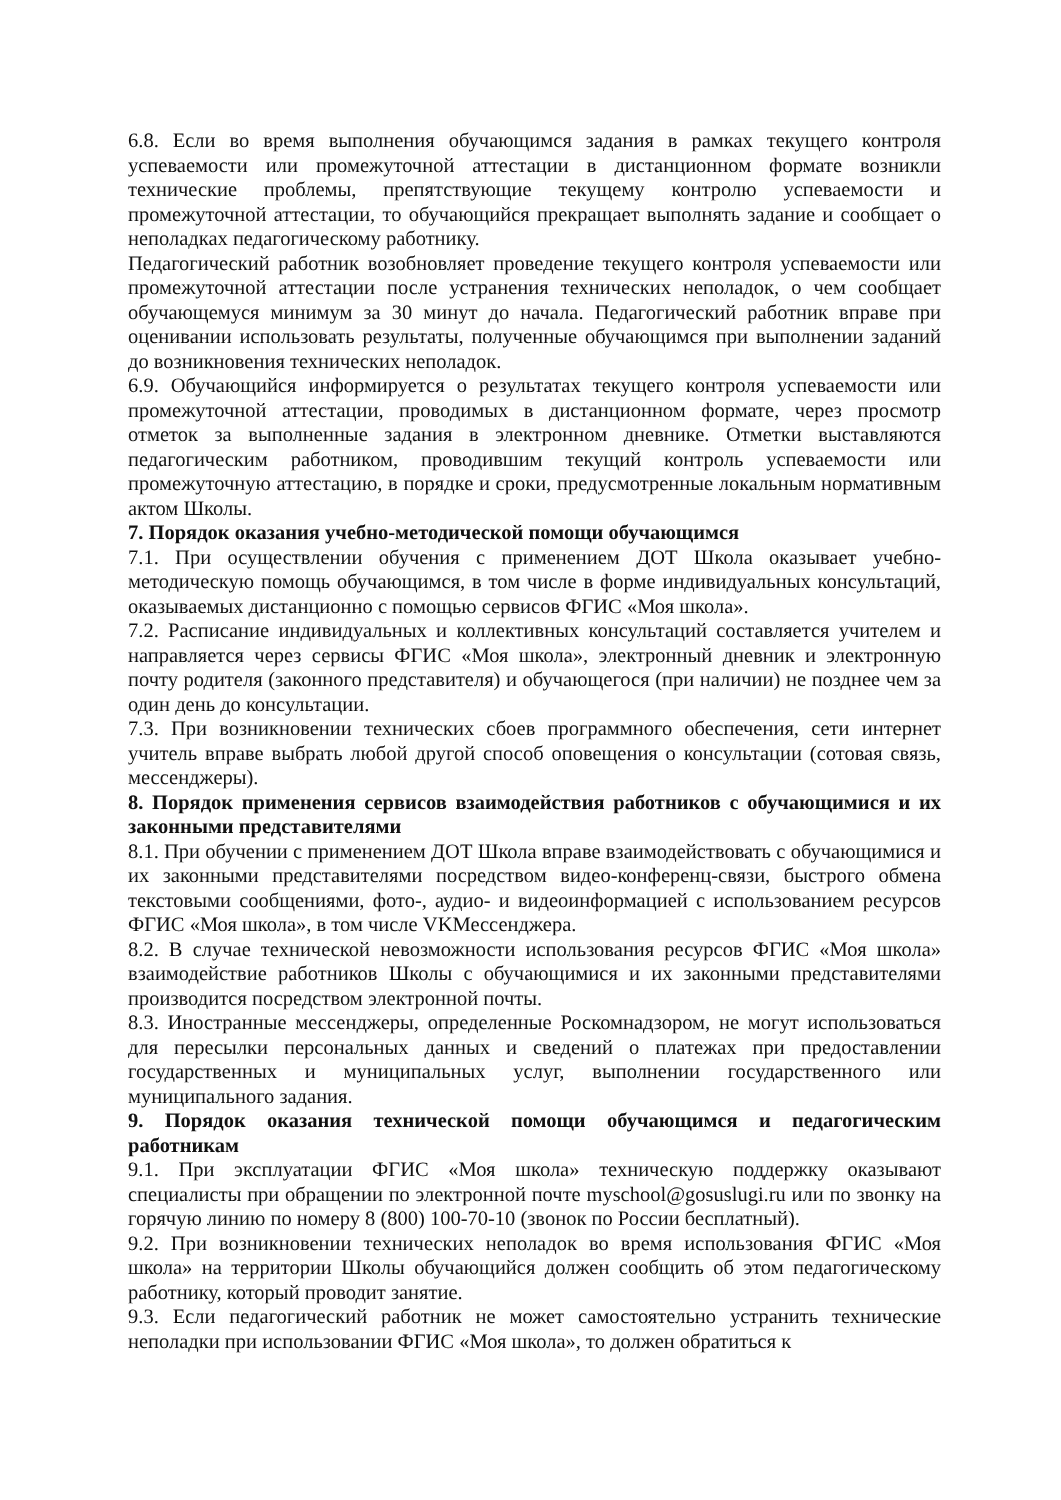6.8. Если во время выполнения обучающимся задания в рамках текущего контроля успеваемости или промежуточной аттестации в дистанционном формате возникли технические проблемы, препятствующие текущему контролю успеваемости и промежуточной аттестации, то обучающийся прекращает выполнять задание и сообщает о неполадках педагогическому работнику.
Педагогический работник возобновляет проведение текущего контроля успеваемости или промежуточной аттестации после устранения технических неполадок, о чем сообщает обучающемуся минимум за 30 минут до начала. Педагогический работник вправе при оценивании использовать результаты, полученные обучающимся при выполнении заданий до возникновения технических неполадок.
6.9. Обучающийся информируется о результатах текущего контроля успеваемости или промежуточной аттестации, проводимых в дистанционном формате, через просмотр отметок за выполненные задания в электронном дневнике. Отметки выставляются педагогическим работником, проводившим текущий контроль успеваемости или промежуточную аттестацию, в порядке и сроки, предусмотренные локальным нормативным актом Школы.
7. Порядок оказания учебно-методической помощи обучающимся
7.1. При осуществлении обучения с применением ДОТ Школа оказывает учебно-методическую помощь обучающимся, в том числе в форме индивидуальных консультаций, оказываемых дистанционно с помощью сервисов ФГИС «Моя школа».
7.2. Расписание индивидуальных и коллективных консультаций составляется учителем и направляется через сервисы ФГИС «Моя школа», электронный дневник и электронную почту родителя (законного представителя) и обучающегося (при наличии) не позднее чем за один день до консультации.
7.3. При возникновении технических сбоев программного обеспечения, сети интернет учитель вправе выбрать любой другой способ оповещения о консультации (сотовая связь, мессенджеры).
8. Порядок применения сервисов взаимодействия работников с обучающимися и их законными представителями
8.1. При обучении с применением ДОТ Школа вправе взаимодействовать с обучающимися и их законными представителями посредством видео-конференц-связи, быстрого обмена текстовыми сообщениями, фото-, аудио- и видеоинформацией с использованием ресурсов ФГИС «Моя школа», в том числе VKМессенджера.
8.2. В случае технической невозможности использования ресурсов ФГИС «Моя школа» взаимодействие работников Школы с обучающимися и их законными представителями производится посредством электронной почты.
8.3. Иностранные мессенджеры, определенные Роскомнадзором, не могут использоваться для пересылки персональных данных и сведений о платежах при предоставлении государственных и муниципальных услуг, выполнении государственного или муниципального задания.
9. Порядок оказания технической помощи обучающимся и педагогическим работникам
9.1. При эксплуатации ФГИС «Моя школа» техническую поддержку оказывают специалисты при обращении по электронной почте myschool@gosuslugi.ru или по звонку на горячую линию по номеру 8 (800) 100-70-10 (звонок по России бесплатный).
9.2. При возникновении технических неполадок во время использования ФГИС «Моя школа» на территории Школы обучающийся должен сообщить об этом педагогическому работнику, который проводит занятие.
9.3. Если педагогический работник не может самостоятельно устранить технические неполадки при использовании ФГИС «Моя школа», то должен обратиться к